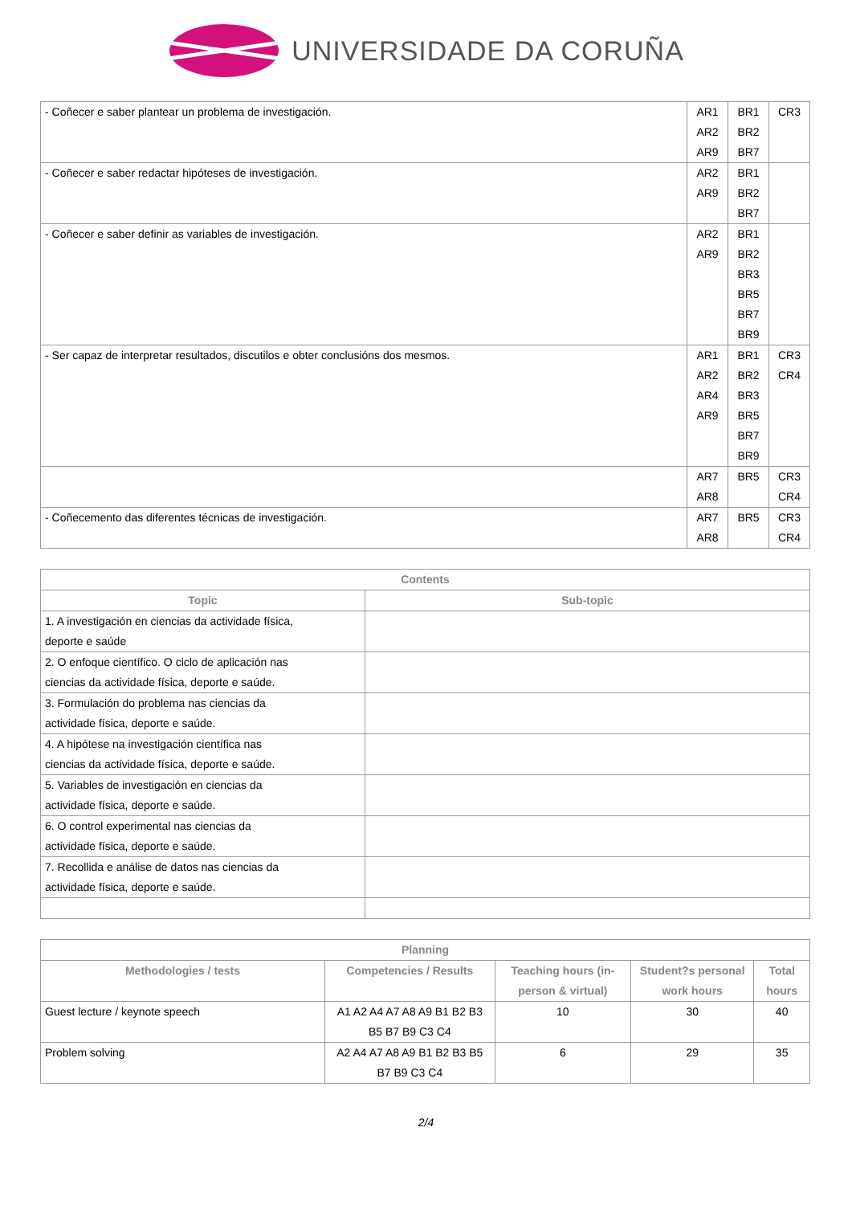UNIVERSIDADE DA CORUÑA
| - Coñecer e saber plantear un problema de investigación. | AR1 AR2 AR9 | BR1 BR2 BR7 | CR3 |
| - Coñecer e saber redactar hipóteses de investigación. | AR2 AR9 | BR1 BR2 BR7 | |
| - Coñecer e saber definir as variables de investigación. | AR2 AR9 | BR1 BR2 BR3 BR5 BR7 BR9 | |
| - Ser capaz de interpretar resultados, discutilos e obter conclusións dos mesmos. | AR1 AR2 AR4 AR9 | BR1 BR2 BR3 BR5 BR7 BR9 | CR3 CR4 |
| | AR7 AR8 | BR5 | CR3 CR4 |
| - Coñecemento das diferentes técnicas de investigación. | AR7 AR8 | BR5 | CR3 CR4 |
| Contents | |
| --- | --- |
| Topic | Sub-topic |
| 1. A investigación en ciencias da actividade física, deporte e saúde | |
| 2. O enfoque científico. O ciclo de aplicación nas ciencias da actividade física, deporte e saúde. | |
| 3. Formulación do problema nas ciencias da actividade física, deporte e saúde. | |
| 4. A hipótese na investigación científica nas ciencias da actividade física, deporte e saúde. | |
| 5. Variables de investigación en ciencias da actividade física, deporte e saúde. | |
| 6. O control experimental nas ciencias da actividade física, deporte e saúde. | |
| 7. Recollida e análise de datos nas ciencias da actividade física, deporte e saúde. | |
| Planning | | | | |
| --- | --- | --- | --- | --- |
| Methodologies / tests | Competencies / Results | Teaching hours (in-person & virtual) | Student?s personal work hours | Total hours |
| Guest lecture / keynote speech | A1 A2 A4 A7 A8 A9 B1 B2 B3 B5 B7 B9 C3 C4 | 10 | 30 | 40 |
| Problem solving | A2 A4 A7 A8 A9 B1 B2 B3 B5 B7 B9 C3 C4 | 6 | 29 | 35 |
2/4